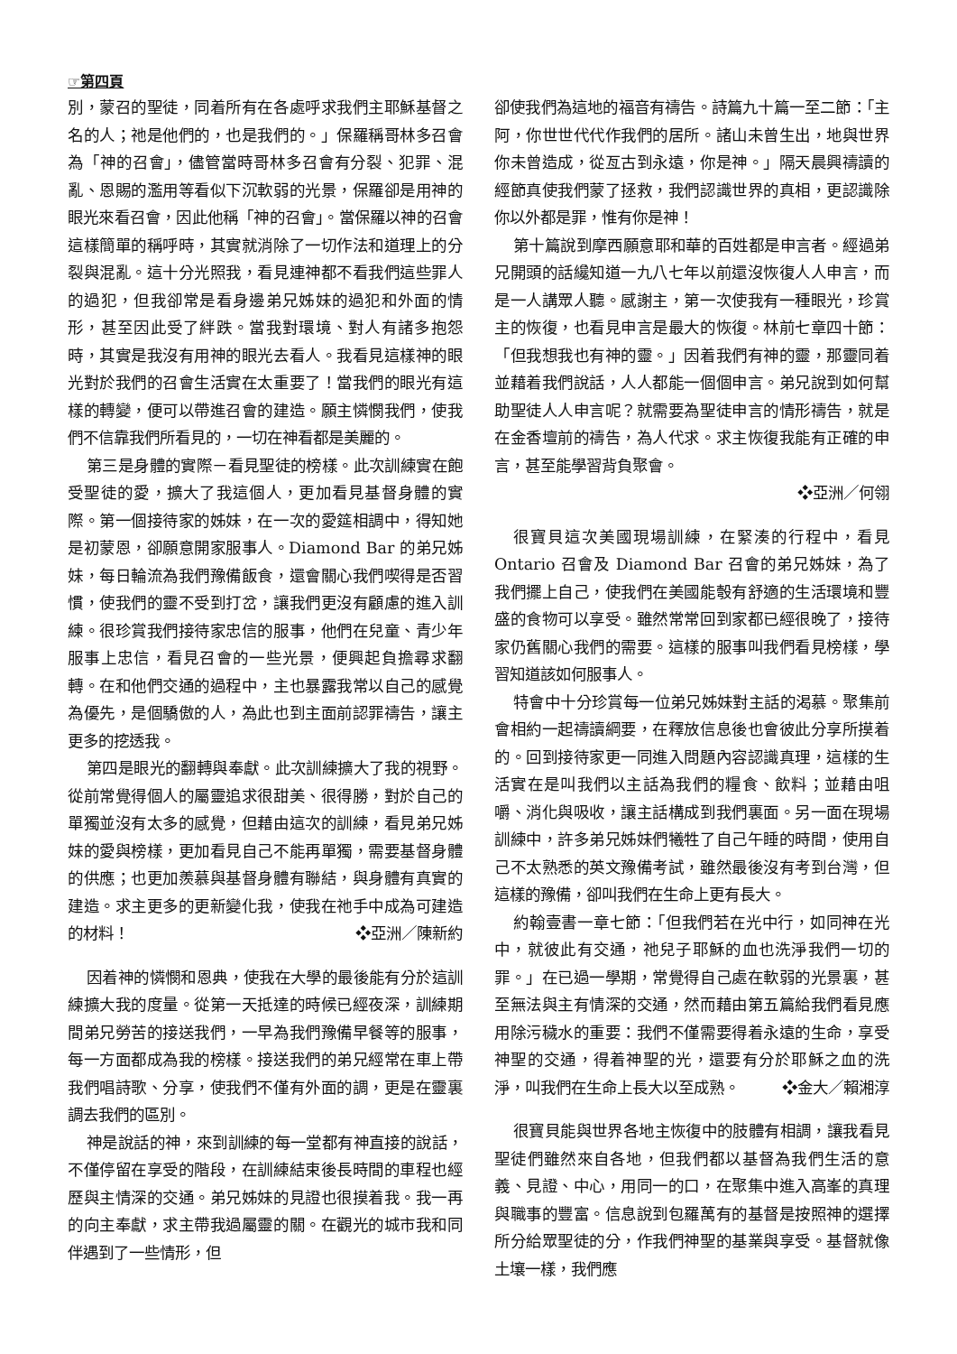☞第四頁
別，蒙召的聖徒，同着所有在各處呼求我們主耶穌基督之名的人；祂是他們的，也是我們的。」保羅稱哥林多召會為「神的召會」，儘管當時哥林多召會有分裂、犯罪、混亂、恩賜的濫用等看似下沉軟弱的光景，保羅卻是用神的眼光來看召會，因此他稱「神的召會」。當保羅以神的召會這樣簡單的稱呼時，其實就消除了一切作法和道理上的分裂與混亂。這十分光照我，看見連神都不看我們這些罪人的過犯，但我卻常是看身邊弟兄姊妹的過犯和外面的情形，甚至因此受了絆跌。當我對環境、對人有諸多抱怨時，其實是我沒有用神的眼光去看人。我看見這樣神的眼光對於我們的召會生活實在太重要了！當我們的眼光有這樣的轉變，便可以帶進召會的建造。願主憐憫我們，使我們不信靠我們所看見的，一切在神看都是美麗的。
第三是身體的實際－看見聖徒的榜樣。此次訓練實在飽受聖徒的愛，擴大了我這個人，更加看見基督身體的實際。第一個接待家的姊妹，在一次的愛筵相調中，得知她是初蒙恩，卻願意開家服事人。Diamond Bar 的弟兄姊妹，每日輪流為我們豫備飯食，還會關心我們喫得是否習慣，使我們的靈不受到打岔，讓我們更沒有顧慮的進入訓練。很珍賞我們接待家忠信的服事，他們在兒童、青少年服事上忠信，看見召會的一些光景，便興起負擔尋求翻轉。在和他們交通的過程中，主也暴露我常以自己的感覺為優先，是個驕傲的人，為此也到主面前認罪禱告，讓主更多的挖透我。
第四是眼光的翻轉與奉獻。此次訓練擴大了我的視野。從前常覺得個人的屬靈追求很甜美、很得勝，對於自己的單獨並沒有太多的感覺，但藉由這次的訓練，看見弟兄姊妹的愛與榜樣，更加看見自己不能再單獨，需要基督身體的供應；也更加羨慕與基督身體有聯結，與身體有真實的建造。求主更多的更新變化我，使我在祂手中成為可建造的材料！ ❖亞洲／陳新約
因着神的憐憫和恩典，使我在大學的最後能有分於這訓練擴大我的度量。從第一天抵達的時候已經夜深，訓練期間弟兄勞苦的接送我們，一早為我們豫備早餐等的服事，每一方面都成為我的榜樣。接送我們的弟兄經常在車上帶我們唱詩歌、分享，使我們不僅有外面的調，更是在靈裏調去我們的區別。
神是說話的神，來到訓練的每一堂都有神直接的說話，不僅停留在享受的階段，在訓練結束後長時間的車程也經歷與主情深的交通。弟兄姊妹的見證也很摸着我。我一再的向主奉獻，求主帶我過屬靈的關。在觀光的城市我和同伴遇到了一些情形，但
卻使我們為這地的福音有禱告。詩篇九十篇一至二節：「主阿，你世世代代作我們的居所。諸山未曾生出，地與世界你未曾造成，從亙古到永遠，你是神。」隔天晨興禱讀的經節真使我們蒙了拯救，我們認識世界的真相，更認識除你以外都是罪，惟有你是神！
第十篇說到摩西願意耶和華的百姓都是申言者。經過弟兄開頭的話纔知道一九八七年以前還沒恢復人人申言，而是一人講眾人聽。感謝主，第一次使我有一種眼光，珍賞主的恢復，也看見申言是最大的恢復。林前七章四十節：「但我想我也有神的靈。」因着我們有神的靈，那靈同着並藉着我們說話，人人都能一個個申言。弟兄說到如何幫助聖徒人人申言呢？就需要為聖徒申言的情形禱告，就是在金香壇前的禱告，為人代求。求主恢復我能有正確的申言，甚至能學習背負聚會。
❖亞洲／何翎
很寶貝這次美國現場訓練，在緊湊的行程中，看見 Ontario 召會及 Diamond Bar 召會的弟兄姊妹，為了我們擺上自己，使我們在美國能彀有舒適的生活環境和豐盛的食物可以享受。雖然常常回到家都已經很晚了，接待家仍舊關心我們的需要。這樣的服事叫我們看見榜樣，學習知道該如何服事人。
特會中十分珍賞每一位弟兄姊妹對主話的渴慕。聚集前會相約一起禱讀綱要，在釋放信息後也會彼此分享所摸着的。回到接待家更一同進入問題內容認識真理，這樣的生活實在是叫我們以主話為我們的糧食、飲料；並藉由咀嚼、消化與吸收，讓主話構成到我們裏面。另一面在現場訓練中，許多弟兄姊妹們犧牲了自己午睡的時間，使用自己不太熟悉的英文豫備考試，雖然最後沒有考到台灣，但這樣的豫備，卻叫我們在生命上更有長大。
約翰壹書一章七節：「但我們若在光中行，如同神在光中，就彼此有交通，祂兒子耶穌的血也洗淨我們一切的罪。」在已過一學期，常覺得自己處在軟弱的光景裏，甚至無法與主有情深的交通，然而藉由第五篇給我們看見應用除污穢水的重要：我們不僅需要得着永遠的生命，享受神聖的交通，得着神聖的光，還要有分於耶穌之血的洗淨，叫我們在生命上長大以至成熟。 ❖金大／賴湘淳
很寶貝能與世界各地主恢復中的肢體有相調，讓我看見聖徒們雖然來自各地，但我們都以基督為我們生活的意義、見證、中心，用同一的口，在聚集中進入高峯的真理與職事的豐富。信息說到包羅萬有的基督是按照神的選擇所分給眾聖徒的分，作我們神聖的基業與享受。基督就像土壤一樣，我們應